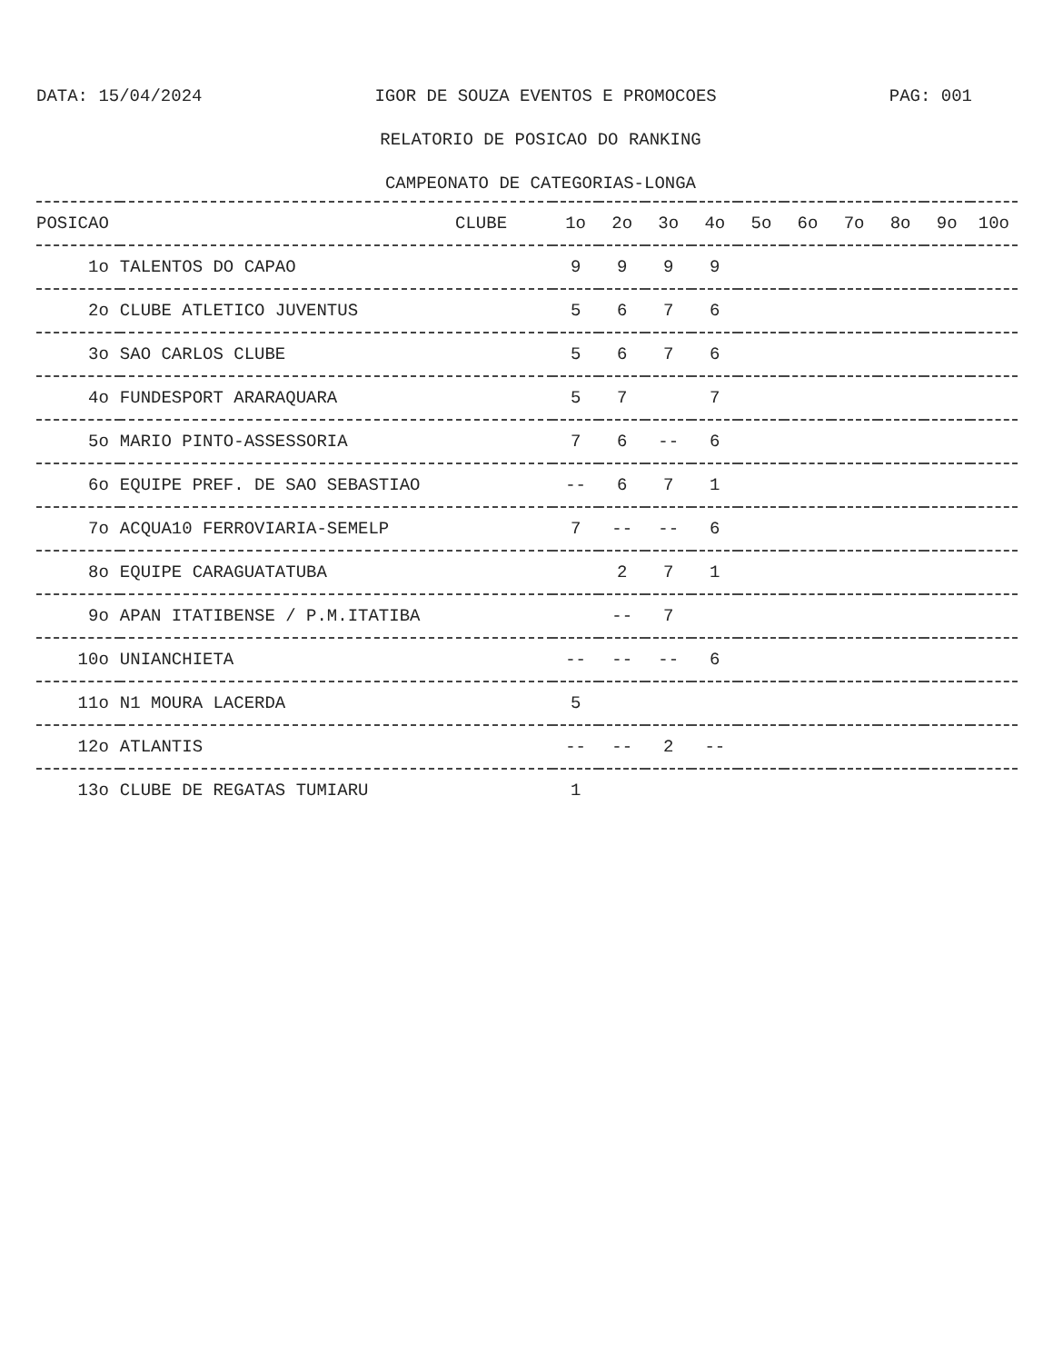DATA: 15/04/2024 IGOR DE SOUZA EVENTOS E PROMOCOES PAG: 001
RELATORIO DE POSICAO DO RANKING
CAMPEONATO DE CATEGORIAS-LONGA
| POSICAO | CLUBE | 1o | 2o | 3o | 4o | 5o | 6o | 7o | 8o | 9o | 10o |
| --- | --- | --- | --- | --- | --- | --- | --- | --- | --- | --- | --- |
| 1o | TALENTOS DO CAPAO | 9 | 9 | 9 | 9 | | | | | | |
| 2o | CLUBE ATLETICO JUVENTUS | 5 | 6 | 7 | 6 | | | | | | |
| 3o | SAO CARLOS CLUBE | 5 | 6 | 7 | 6 | | | | | | |
| 4o | FUNDESPORT ARARAQUARA | 5 | 7 | | 7 | | | | | | |
| 5o | MARIO PINTO-ASSESSORIA | 7 | 6 | -- | 6 | | | | | | |
| 6o | EQUIPE PREF. DE SAO SEBASTIAO | -- | 6 | 7 | 1 | | | | | | |
| 7o | ACQUA10 FERROVIARIA-SEMELP | 7 | -- | -- | 6 | | | | | | |
| 8o | EQUIPE CARAGUATATUBA | | 2 | 7 | 1 | | | | | | |
| 9o | APAN ITATIBENSE / P.M.ITATIBA | | -- | 7 | | | | | | | |
| 10o | UNIANCHIETA | -- | -- | -- | 6 | | | | | | |
| 11o | N1 MOURA LACERDA | 5 | | | | | | | | | |
| 12o | ATLANTIS | -- | -- | 2 | -- | | | | | | |
| 13o | CLUBE DE REGATAS TUMIARU | 1 | | | | | | | | | |